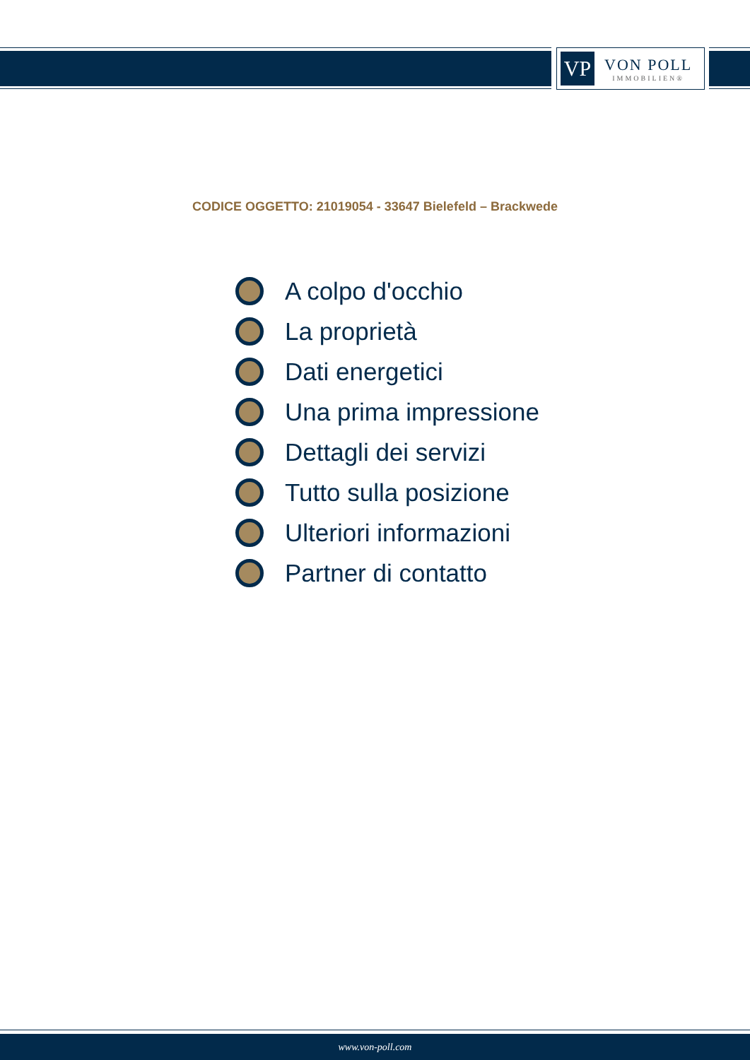VP
VON POLL
IMMOBILIEN®
CODICE OGGETTO: 21019054 - 33647 Bielefeld – Brackwede
A colpo d'occhio
La proprietà
Dati energetici
Una prima impressione
Dettagli dei servizi
Tutto sulla posizione
Ulteriori informazioni
Partner di contatto
www.von-poll.com